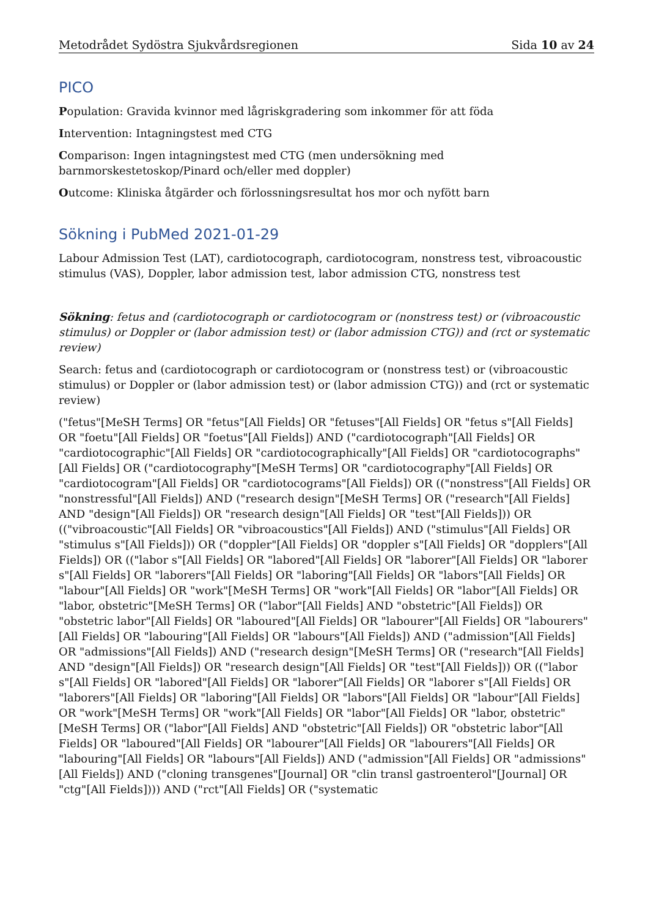Metodrådet Sydöstra Sjukvårdsregionen Sida 10 av 24
PICO
Population: Gravida kvinnor med lågriskgradering som inkommer för att föda
Intervention: Intagningstest med CTG
Comparison: Ingen intagningstest med CTG (men undersökning med barnmorskestetoskop/Pinard och/eller med doppler)
Outcome: Kliniska åtgärder och förlossningsresultat hos mor och nyfött barn
Sökning i PubMed 2021-01-29
Labour Admission Test (LAT), cardiotocograph, cardiotocogram, nonstress test, vibroacoustic stimulus (VAS), Doppler, labor admission test, labor admission CTG, nonstress test
Sökning: fetus and (cardiotocograph or cardiotocogram or (nonstress test) or (vibroacoustic stimulus) or Doppler or (labor admission test) or (labor admission CTG)) and (rct or systematic review)
Search: fetus and (cardiotocograph or cardiotocogram or (nonstress test) or (vibroacoustic stimulus) or Doppler or (labor admission test) or (labor admission CTG)) and (rct or systematic review)
("fetus"[MeSH Terms] OR "fetus"[All Fields] OR "fetuses"[All Fields] OR "fetus s"[All Fields] OR "foetu"[All Fields] OR "foetus"[All Fields]) AND ("cardiotocograph"[All Fields] OR "cardiotocographic"[All Fields] OR "cardiotocographically"[All Fields] OR "cardiotocographs"[All Fields] OR ("cardiotocography"[MeSH Terms] OR "cardiotocography"[All Fields] OR "cardiotocogram"[All Fields] OR "cardiotocograms"[All Fields]) OR (("nonstress"[All Fields] OR "nonstressful"[All Fields]) AND ("research design"[MeSH Terms] OR ("research"[All Fields] AND "design"[All Fields]) OR "research design"[All Fields] OR "test"[All Fields])) OR (("vibroacoustic"[All Fields] OR "vibroacoustics"[All Fields]) AND ("stimulus"[All Fields] OR "stimulus s"[All Fields])) OR ("doppler"[All Fields] OR "doppler s"[All Fields] OR "dopplers"[All Fields]) OR (("labor s"[All Fields] OR "labored"[All Fields] OR "laborer"[All Fields] OR "laborer s"[All Fields] OR "laborers"[All Fields] OR "laboring"[All Fields] OR "labors"[All Fields] OR "labour"[All Fields] OR "work"[MeSH Terms] OR "work"[All Fields] OR "labor"[All Fields] OR "labor, obstetric"[MeSH Terms] OR ("labor"[All Fields] AND "obstetric"[All Fields]) OR "obstetric labor"[All Fields] OR "laboured"[All Fields] OR "labourer"[All Fields] OR "labourers"[All Fields] OR "labouring"[All Fields] OR "labours"[All Fields]) AND ("admission"[All Fields] OR "admissions"[All Fields]) AND ("research design"[MeSH Terms] OR ("research"[All Fields] AND "design"[All Fields]) OR "research design"[All Fields] OR "test"[All Fields])) OR (("labor s"[All Fields] OR "labored"[All Fields] OR "laborer"[All Fields] OR "laborer s"[All Fields] OR "laborers"[All Fields] OR "laboring"[All Fields] OR "labors"[All Fields] OR "labour"[All Fields] OR "work"[MeSH Terms] OR "work"[All Fields] OR "labor"[All Fields] OR "labor, obstetric"[MeSH Terms] OR ("labor"[All Fields] AND "obstetric"[All Fields]) OR "obstetric labor"[All Fields] OR "laboured"[All Fields] OR "labourer"[All Fields] OR "labourers"[All Fields] OR "labouring"[All Fields] OR "labours"[All Fields]) AND ("admission"[All Fields] OR "admissions"[All Fields]) AND ("cloning transgenes"[Journal] OR "clin transl gastroenterol"[Journal] OR "ctg"[All Fields]))) AND ("rct"[All Fields] OR ("systematic